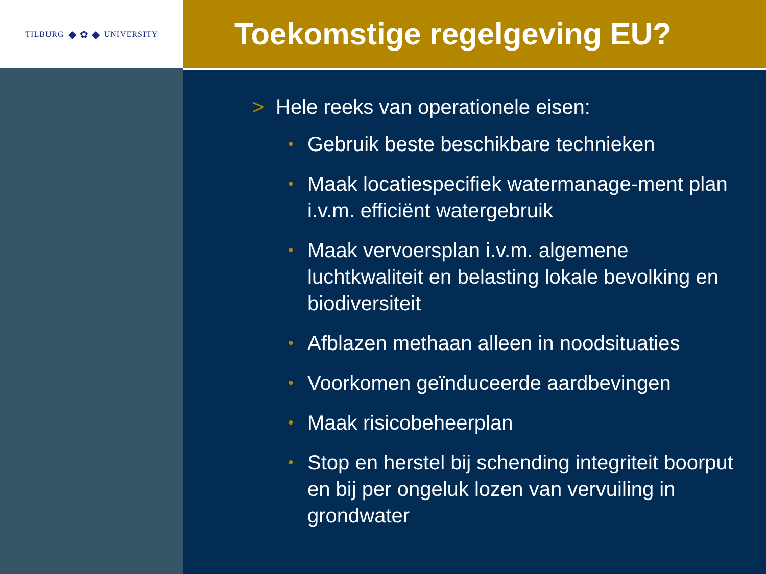TILBURG ◆ ✿ ◆ UNIVERSITY
Toekomstige regelgeving EU?
> Hele reeks van operationele eisen:
• Gebruik beste beschikbare technieken
• Maak locatiespecifiek watermanage-ment plan i.v.m. efficiënt watergebruik
• Maak vervoersplan i.v.m. algemene luchtkwaliteit en belasting lokale bevolking en biodiversiteit
• Afblazen methaan alleen in noodsituaties
• Voorkomen geïnduceerde aardbevingen
• Maak risicobeheerplan
• Stop en herstel bij schending integriteit boorput en bij per ongeluk lozen van vervuiling in grondwater